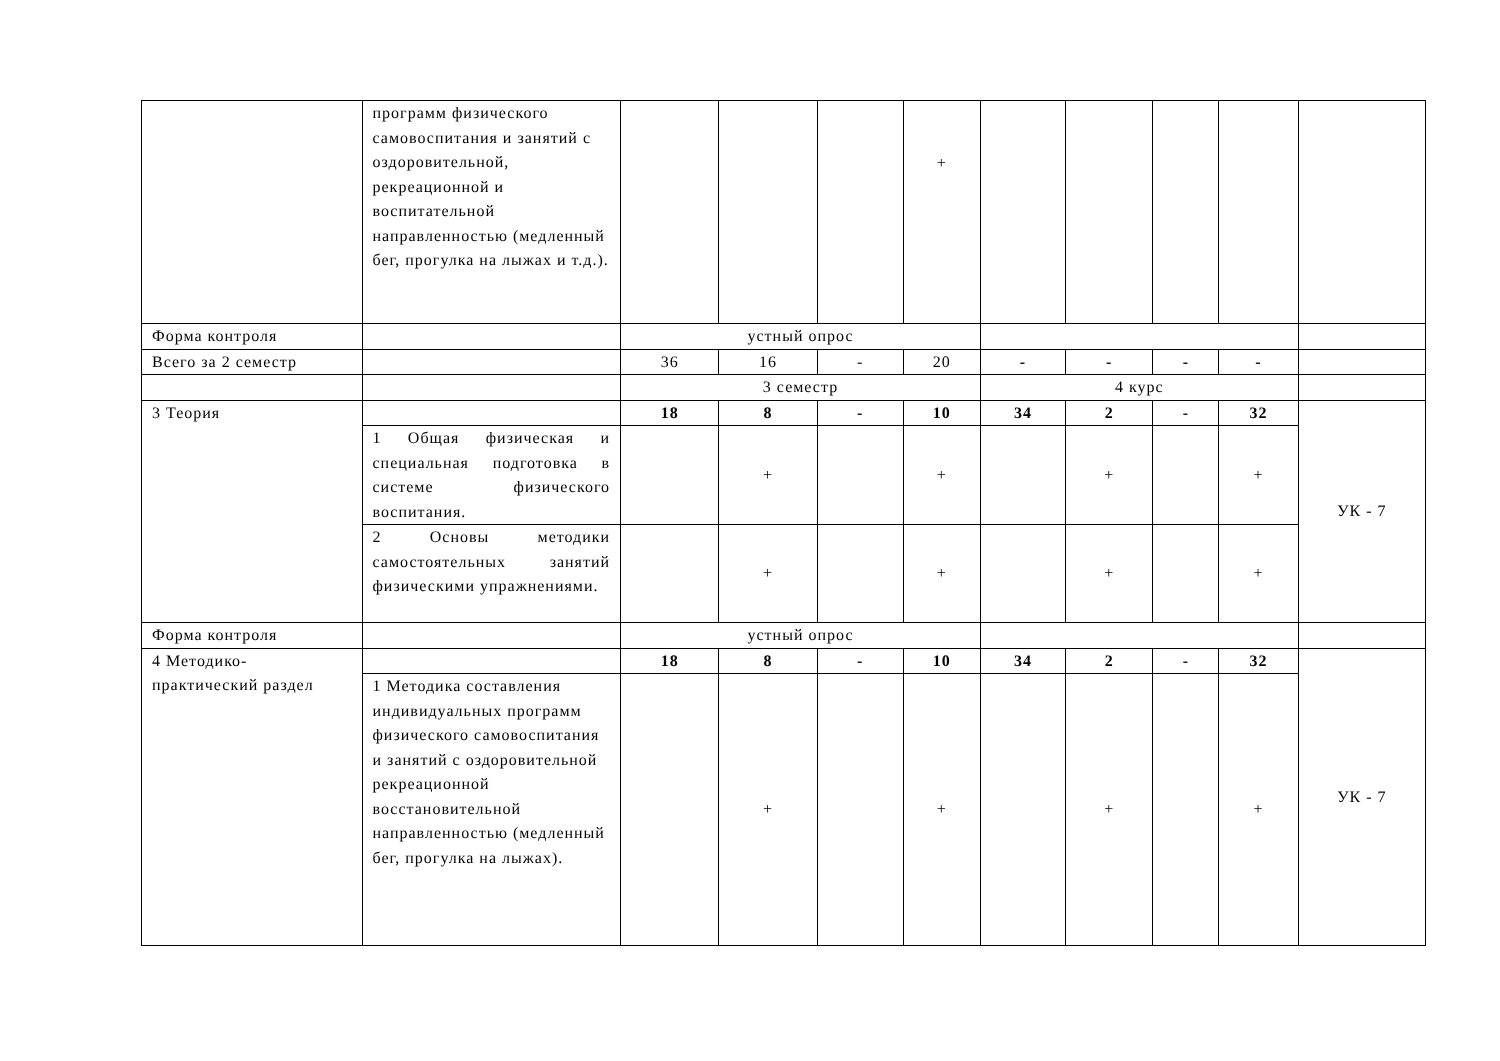| | программ физического самовоспитания и занятий с оздоровительной, рекреационной и воспитательной направленностью (медленный бег, прогулка на лыжах и т.д.). | | | | + | | | | | |
| Форма контроля | | устный опрос | | | | | | | | |
| Всего за 2 семестр | | 36 | 16 | - | 20 | - | - | - | - | |
| | | 3 семестр | | | | 4 курс | | | | |
| 3 Теория | | 18 | 8 | - | 10 | 34 | 2 | - | 32 | УК - 7 |
| | 1 Общая физическая и специальная подготовка в системе физического воспитания. | | + | | + | | + | | + | |
| | 2 Основы методики самостоятельных занятий физическими упражнениями. | | + | | + | | + | | + | |
| Форма контроля | | устный опрос | | | | | | | | |
| 4 Методико-практический раздел | | 18 | 8 | - | 10 | 34 | 2 | - | 32 | УК - 7 |
| | 1 Методика составления индивидуальных программ физического самовоспитания и занятий с оздоровительной рекреационной восстановительной направленностью (медленный бег, прогулка на лыжах). | | + | | + | | + | | + | |